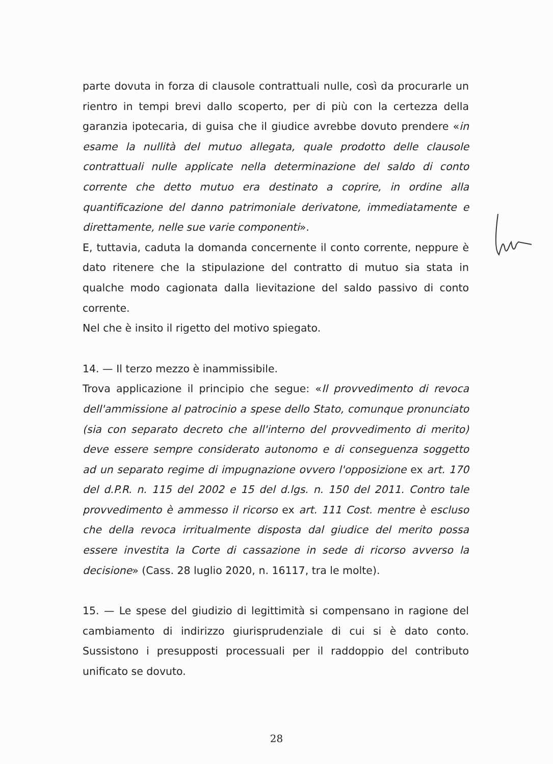parte dovuta in forza di clausole contrattuali nulle, così da procurarle un rientro in tempi brevi dallo scoperto, per di più con la certezza della garanzia ipotecaria, di guisa che il giudice avrebbe dovuto prendere «in esame la nullità del mutuo allegata, quale prodotto delle clausole contrattuali nulle applicate nella determinazione del saldo di conto corrente che detto mutuo era destinato a coprire, in ordine alla quantificazione del danno patrimoniale derivatone, immediatamente e direttamente, nelle sue varie componenti».
E, tuttavia, caduta la domanda concernente il conto corrente, neppure è dato ritenere che la stipulazione del contratto di mutuo sia stata in qualche modo cagionata dalla lievitazione del saldo passivo di conto corrente.
Nel che è insito il rigetto del motivo spiegato.
14. — Il terzo mezzo è inammissibile.
Trova applicazione il principio che segue: «Il provvedimento di revoca dell'ammissione al patrocinio a spese dello Stato, comunque pronunciato (sia con separato decreto che all'interno del provvedimento di merito) deve essere sempre considerato autonomo e di conseguenza soggetto ad un separato regime di impugnazione ovvero l'opposizione ex art. 170 del d.P.R. n. 115 del 2002 e 15 del d.lgs. n. 150 del 2011. Contro tale provvedimento è ammesso il ricorso ex art. 111 Cost. mentre è escluso che della revoca irritualmente disposta dal giudice del merito possa essere investita la Corte di cassazione in sede di ricorso avverso la decisione» (Cass. 28 luglio 2020, n. 16117, tra le molte).
15. — Le spese del giudizio di legittimità si compensano in ragione del cambiamento di indirizzo giurisprudenziale di cui si è dato conto. Sussistono i presupposti processuali per il raddoppio del contributo unificato se dovuto.
28